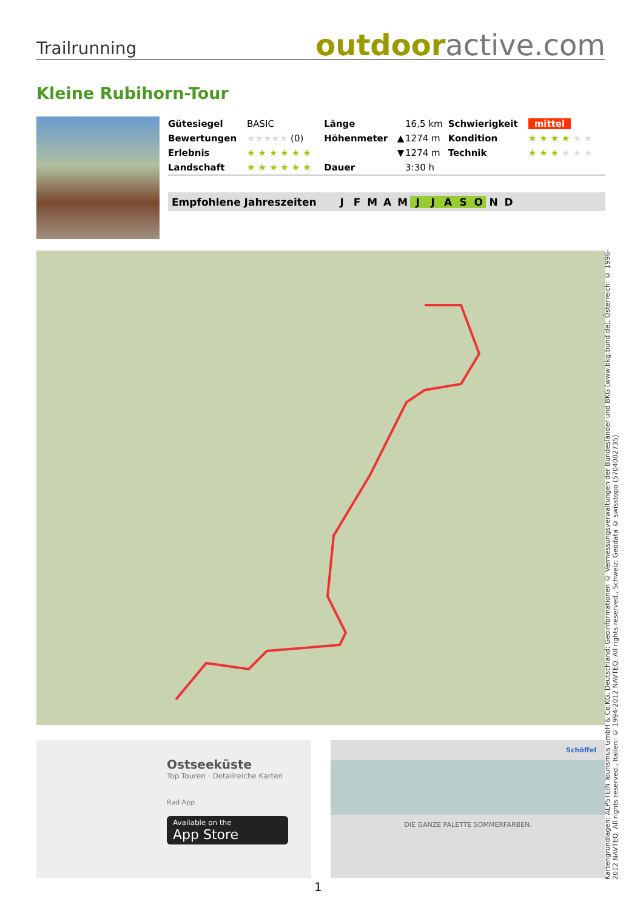Trailrunning
outdooractive.com
Kleine Rubihorn-Tour
| Gütesiegel | BASIC | Länge | | 16,5 km | Schwierigkeit | mittel |
| Bewertungen | ★★★★★ (0) | Höhenmeter | ▲ | 1274 m | Kondition | ★★★★ ★★ |
| Erlebnis | ★★★★★★ | | ▼ | 1274 m | Technik | ★★★ ★★★ |
| Landschaft | ★★★★★★ | Dauer | | 3:30 h | | |
Empfohlene Jahreszeiten J F M A M J J A S O N D
Kartengrundlagen: ALPSTEIN Tourismus GmbH & Co.KG, Deutschland: Geoinformationen © Vermessungsverwaltungen der Bundesländer und BKG (www.bkg.bund.de), Österreich: © 1996-2012 NAVTEQ. All rights reserved., Italien: © 1994-2012 NAVTEQ. All rights reserved., Schweiz: Geodata © swisstopo (5704002735)
Ostseeküste
Top Touren · Detailreiche Karten
Rad App
Available on the
App Store
Schöffel
DIE GANZE PALETTE SOMMERFARBEN.
1